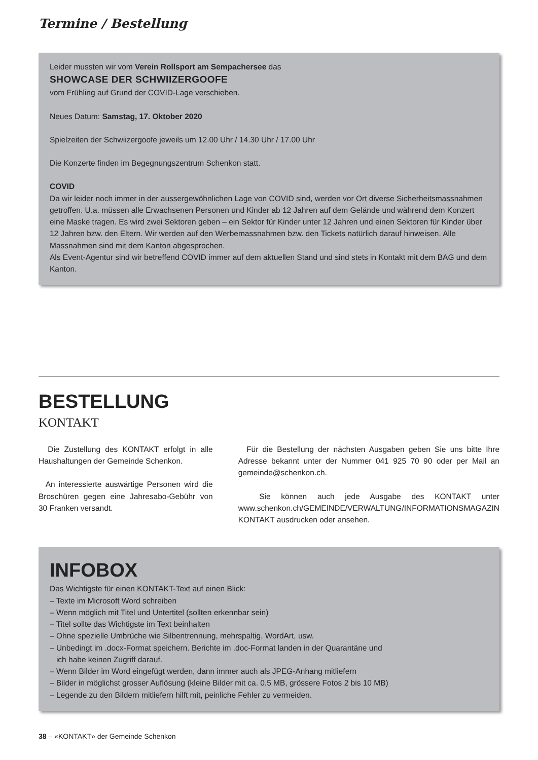Termine / Bestellung
Leider mussten wir vom Verein Rollsport am Sempachersee das
SHOWCASE DER SCHWIIZERGOOFE
vom Frühling auf Grund der COVID-Lage verschieben.
Neues Datum: Samstag, 17. Oktober 2020
Spielzeiten der Schwiizergoofe jeweils um 12.00 Uhr / 14.30 Uhr / 17.00 Uhr
Die Konzerte finden im Begegnungszentrum Schenkon statt.
COVID
Da wir leider noch immer in der aussergewöhnlichen Lage von COVID sind, werden vor Ort diverse Sicherheitsmassnahmen getroffen. U.a. müssen alle Erwachsenen Personen und Kinder ab 12 Jahren auf dem Gelände und während dem Konzert eine Maske tragen. Es wird zwei Sektoren geben – ein Sektor für Kinder unter 12 Jahren und einen Sektoren für Kinder über 12 Jahren bzw. den Eltern. Wir werden auf den Werbemassnahmen bzw. den Tickets natürlich darauf hinweisen. Alle Massnahmen sind mit dem Kanton abgesprochen.
Als Event-Agentur sind wir betreffend COVID immer auf dem aktuellen Stand und sind stets in Kontakt mit dem BAG und dem Kanton.
BESTELLUNG
KONTAKT
Die Zustellung des KONTAKT erfolgt in alle Haushaltungen der Gemeinde Schenkon.
An interessierte auswärtige Personen wird die Broschüren gegen eine Jahresabo-Gebühr von 30 Franken versandt.
Für die Bestellung der nächsten Ausgaben geben Sie uns bitte Ihre Adresse bekannt unter der Nummer 041 925 70 90 oder per Mail an gemeinde@schenkon.ch.
Sie können auch jede Ausgabe des KONTAKT unter www.schenkon.ch/GEMEINDE/VERWALTUNG/INFORMATIONSMAGAZIN KONTAKT ausdrucken oder ansehen.
INFOBOX
Das Wichtigste für einen KONTAKT-Text auf einen Blick:
– Texte im Microsoft Word schreiben
– Wenn möglich mit Titel und Untertitel (sollten erkennbar sein)
– Titel sollte das Wichtigste im Text beinhalten
– Ohne spezielle Umbrüche wie Silbentrennung, mehrspaltig, WordArt, usw.
– Unbedingt im .docx-Format speichern. Berichte im .doc-Format landen in der Quarantäne und
ich habe keinen Zugriff darauf.
– Wenn Bilder im Word eingefügt werden, dann immer auch als JPEG-Anhang mitliefern
– Bilder in möglichst grosser Auflösung (kleine Bilder mit ca. 0.5 MB, grössere Fotos 2 bis 10 MB)
– Legende zu den Bildern mitliefern hilft mit, peinliche Fehler zu vermeiden.
38 – «KONTAKT» der Gemeinde Schenkon